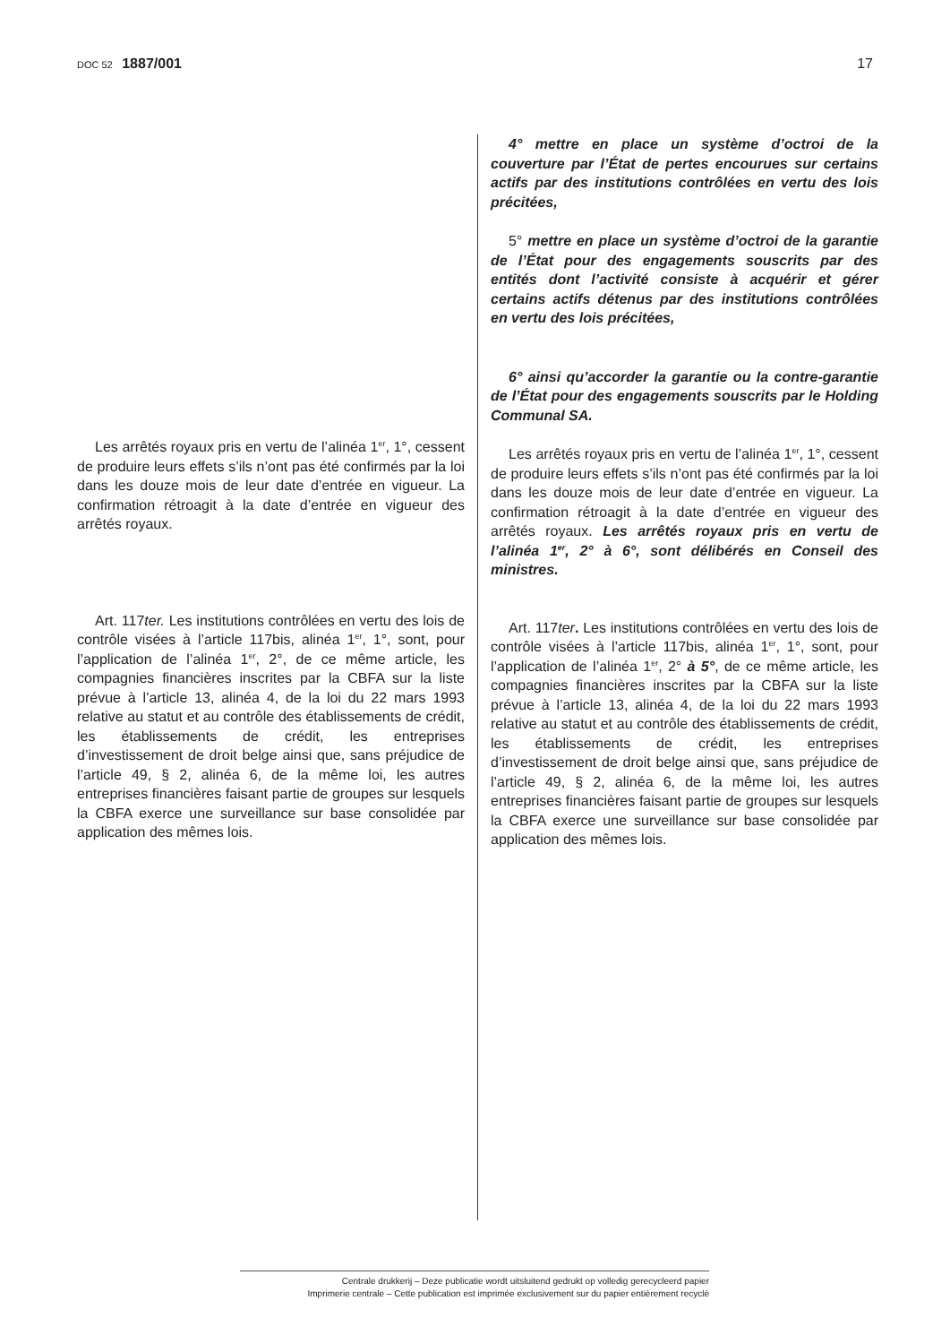DOC 52 1887/001 17
Les arrêtés royaux pris en vertu de l’alinéa 1<sup>er</sup>, 1°, cessent de produire leurs effets s’ils n’ont pas été confirmés par la loi dans les douze mois de leur date d’entrée en vigueur. La confirmation rétroagit à la date d’entrée en vigueur des arrêtés royaux.
Art. 117ter. Les institutions contrôlées en vertu des lois de contrôle visées à l’article 117bis, alinéa 1<sup>er</sup>, 1°, sont, pour l’application de l’alinéa 1<sup>er</sup>, 2°, de ce même article, les compagnies financières inscrites par la CBFA sur la liste prévue à l’article 13, alinéa 4, de la loi du 22 mars 1993 relative au statut et au contrôle des établissements de crédit, les établissements de crédit, les entreprises d’investissement de droit belge ainsi que, sans préjudice de l’article 49, § 2, alinéa 6, de la même loi, les autres entreprises financières faisant partie de groupes sur lesquels la CBFA exerce une surveillance sur base consolidée par application des mêmes lois.
4° mettre en place un système d’octroi de la couverture par l’État de pertes encourues sur certains actifs par des institutions contrôlées en vertu des lois précitées,
5° mettre en place un système d’octroi de la garantie de l’État pour des engagements souscrits par des entités dont l’activité consiste à acquérir et gérer certains actifs détenus par des institutions contrôlées en vertu des lois précitées,
6° ainsi qu’accorder la garantie ou la contre-garantie de l’État pour des engagements souscrits par le Holding Communal SA.
Les arrêtés royaux pris en vertu de l’alinéa 1<sup>er</sup>, 1°, cessent de produire leurs effets s’ils n’ont pas été confirmés par la loi dans les douze mois de leur date d’entrée en vigueur. La confirmation rétroagit à la date d’entrée en vigueur des arrêtés royaux. Les arrêtés royaux pris en vertu de l’alinéa 1<sup>er</sup>, 2° à 6°, sont délibérés en Conseil des ministres.
Art. 117ter. Les institutions contrôlées en vertu des lois de contrôle visées à l’article 117bis, alinéa 1<sup>er</sup>, 1°, sont, pour l’application de l’alinéa 1<sup>er</sup>, 2° à 5°, de ce même article, les compagnies financières inscrites par la CBFA sur la liste prévue à l’article 13, alinéa 4, de la loi du 22 mars 1993 relative au statut et au contrôle des établissements de crédit, les établissements de crédit, les entreprises d’investissement de droit belge ainsi que, sans préjudice de l’article 49, § 2, alinéa 6, de la même loi, les autres entreprises financières faisant partie de groupes sur lesquels la CBFA exerce une surveillance sur base consolidée par application des mêmes lois.
Centrale drukkerij – Deze publicatie wordt uitsluitend gedrukt op volledig gerecycleerd papier
Imprimerie centrale – Cette publication est imprimée exclusivement sur du papier entièrement recyclé